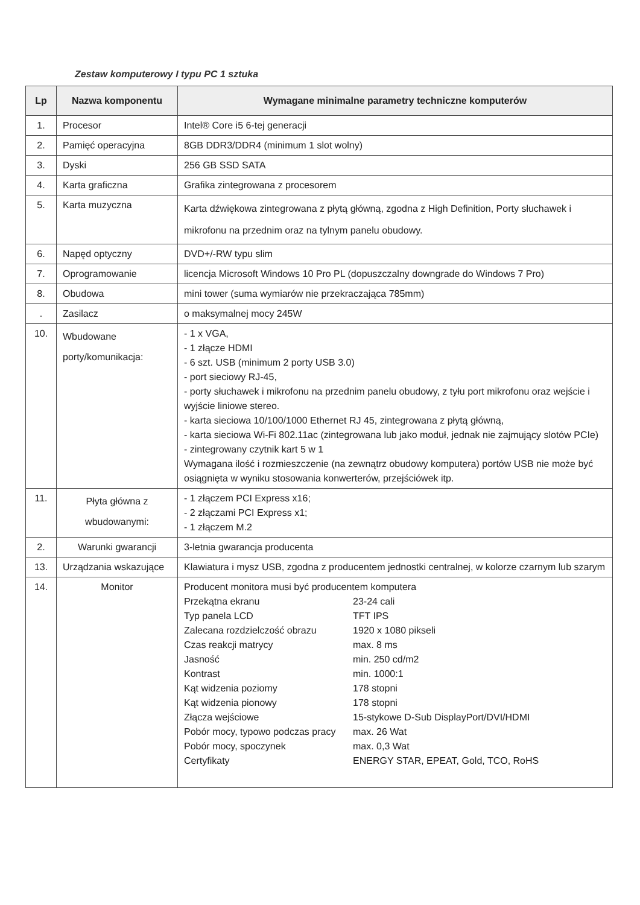Zestaw komputerowy I typu PC 1 sztuka
| Lp | Nazwa komponentu | Wymagane minimalne parametry techniczne komputerów |
| --- | --- | --- |
| 1. | Procesor | Intel® Core i5 6-tej generacji |
| 2. | Pamięć operacyjna | 8GB DDR3/DDR4 (minimum 1 slot wolny) |
| 3. | Dyski | 256 GB SSD SATA |
| 4. | Karta graficzna | Grafika zintegrowana z procesorem |
| 5. | Karta muzyczna | Karta dźwiękowa zintegrowana z płytą główną, zgodna z High Definition, Porty słuchawek i mikrofonu na przednim oraz na tylnym panelu obudowy. |
| 6. | Napęd optyczny | DVD+/-RW typu slim |
| 7. | Oprogramowanie | licencja Microsoft Windows 10 Pro PL (dopuszczalny downgrade do Windows 7 Pro) |
| 8. | Obudowa | mini tower (suma wymiarów nie przekraczająca 785mm) |
| . | Zasilacz | o maksymalnej mocy 245W |
| 10. | Wbudowane porty/komunikacja: | - 1 x VGA, - 1 złącze HDMI - 6 szt. USB (minimum 2 porty USB 3.0) - port sieciowy RJ-45, - porty słuchawek i mikrofonu na przednim panelu obudowy, z tyłu port mikrofonu oraz wejście i wyjście liniowe stereo. - karta sieciowa 10/100/1000 Ethernet RJ 45, zintegrowana z płytą główną, - karta sieciowa Wi-Fi 802.11ac (zintegrowana lub jako moduł, jednak nie zajmujący slotów PCIe) - zintegrowany czytnik kart 5 w 1 Wymagana ilość i rozmieszczenie (na zewnątrz obudowy komputera) portów USB nie może być osiągnięta w wyniku stosowania konwerterów, przejściówek itp. |
| 11. | Płyta główna z wbudowanymi: | - 1 złączem PCI Express x16; - 2 złączami PCI Express x1; - 1 złączem M.2 |
| 2. | Warunki gwarancji | 3-letnia gwarancja producenta |
| 13. | Urządzania wskazujące | Klawiatura i mysz USB, zgodna z producentem jednostki centralnej, w kolorze czarnym lub szarym |
| 14. | Monitor | Producent monitora musi być producentem komputera / Przekątna ekranu / 23-24 cali / / Typ panela LCD / TFT IPS / / Zalecana rozdzielczość obrazu / 1920 x 1080 pikseli / / Czas reakcji matrycy / max. 8 ms / / Jasność / min. 250 cd/m2 / / Kontrast / min. 1000:1 / / Kąt widzenia poziomy / 178 stopni / / Kąt widzenia pionowy / 178 stopni / / Złącza wejściowe / 15-stykowe D-Sub DisplayPort/DVI/HDMI / / Pobór mocy, typowo podczas pracy / max. 26 Wat / / Pobór mocy, spoczynek / max. 0,3 Wat / / Certyfikaty / ENERGY STAR, EPEAT, Gold, TCO, RoHS / |